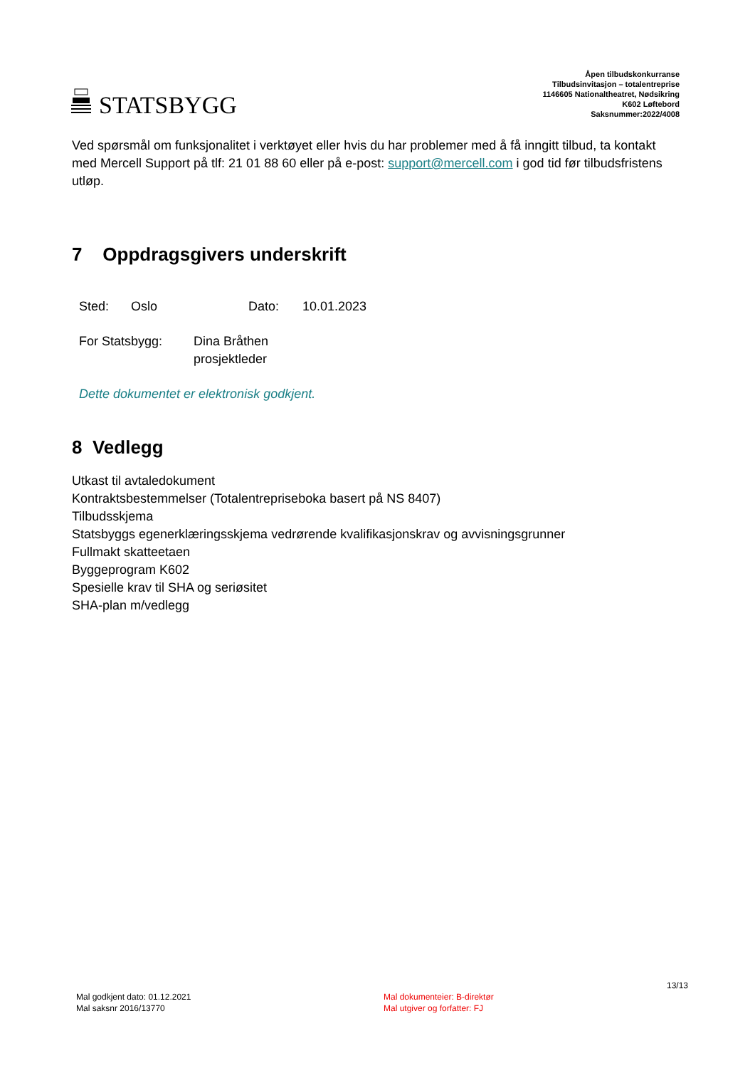STATSBYGG
Åpen tilbudskonkurranse
Tilbudsinvitasjon – totalentreprise
1146605 Nationaltheatret, Nødsikring
K602 Løftebord
Saksnummer:2022/4008
Ved spørsmål om funksjonalitet i verktøyet eller hvis du har problemer med å få inngitt tilbud, ta kontakt med Mercell Support på tlf: 21 01 88 60 eller på e-post: support@mercell.com i god tid før tilbudsfristens utløp.
7 Oppdragsgivers underskrift
Sted: Oslo Dato: 10.01.2023
For Statsbygg: Dina Bråthen
prosjektleder
Dette dokumentet er elektronisk godkjent.
8 Vedlegg
Utkast til avtaledokument
Kontraktsbestemmelser (Totalentrepriseboka basert på NS 8407)
Tilbudsskjema
Statsbyggs egenerklæringsskjema vedrørende kvalifikasjonskrav og avvisningsgrunner
Fullmakt skatteetaen
Byggeprogram K602
Spesielle krav til SHA og seriøsitet
SHA-plan m/vedlegg
13/13
Mal godkjent dato: 01.12.2021
Mal saksnr 2016/13770 Mal dokumenteier: B-direktør
Mal utgiver og forfatter: FJ